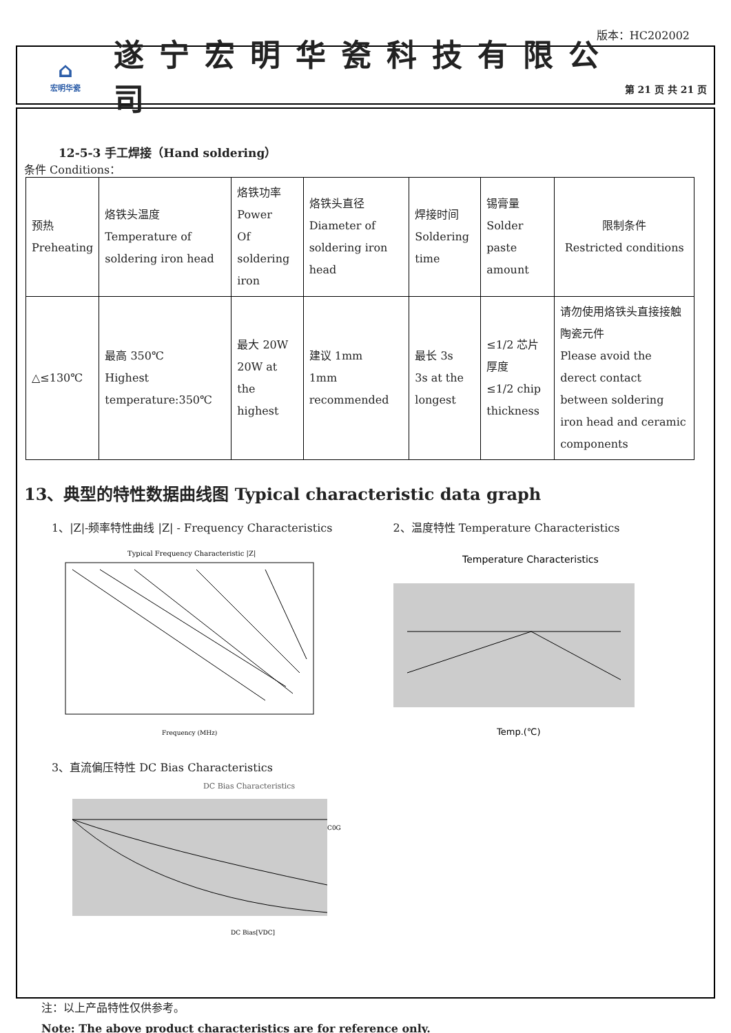版本：HC202002
⌂
宏明华瓷
遂宁宏明华瓷科技有限公司
第 21 页 共 21 页
12-5-3 手工焊接（Hand soldering）
条件 Conditions：
| 预热 Preheating | 烙铁头温度 Temperature of soldering iron head | 烙铁功率 Power Of soldering iron | 烙铁头直径 Diameter of soldering iron head | 焊接时间 Soldering time | 锡膏量 Solder paste amount | 限制条件 Restricted conditions |
| △≤130℃ | 最高 350℃ Highest temperature:350℃ | 最大 20W 20W at the highest | 建议 1mm 1mm recommended | 最长 3s 3s at the longest | ≤1/2 芯片厚度 ≤1/2 chip thickness | 请勿使用烙铁头直接接触陶瓷元件 Please avoid the derect contact between soldering iron head and ceramic components |
13、典型的特性数据曲线图 Typical characteristic data graph
1、|Z|-频率特性曲线 |Z| - Frequency Characteristics
Typical Frequency Characteristic |Z|
Frequency (MHz)
2、温度特性 Temperature Characteristics
Temperature Characteristics
Temp.(℃)
3、直流偏压特性 DC Bias Characteristics
DC Bias Characteristics
C0G
DC Bias[VDC]
注：以上产品特性仅供参考。
Note: The above product characteristics are for reference only.